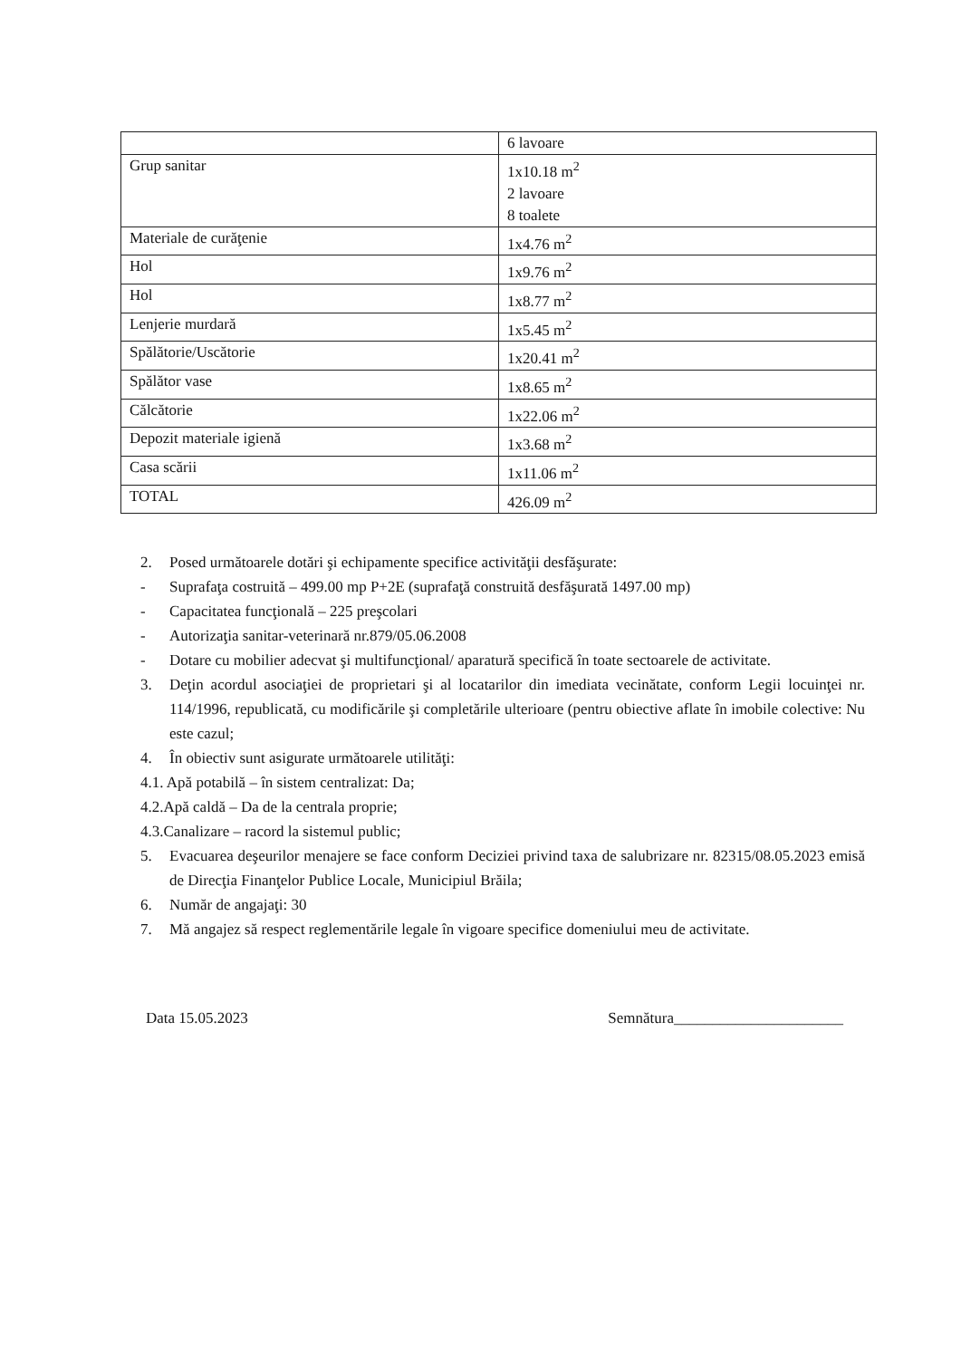| | 6 lavoare |
| Grup sanitar | 1x10.18 m<sup>2</sup> 2 lavoare 8 toalete |
| Materiale de curăţenie | 1x4.76 m<sup>2</sup> |
| Hol | 1x9.76 m<sup>2</sup> |
| Hol | 1x8.77 m<sup>2</sup> |
| Lenjerie murdară | 1x5.45 m<sup>2</sup> |
| Spălătorie/Uscătorie | 1x20.41 m<sup>2</sup> |
| Spălător vase | 1x8.65 m<sup>2</sup> |
| Călcătorie | 1x22.06 m<sup>2</sup> |
| Depozit materiale igienă | 1x3.68 m<sup>2</sup> |
| Casa scării | 1x11.06 m<sup>2</sup> |
| TOTAL | 426.09 m<sup>2</sup> |
2. Posed următoarele dotări şi echipamente specifice activităţii desfăşurate:
- Suprafaţa costruită – 499.00 mp P+2E (suprafaţă construită desfăşurată 1497.00 mp)
- Capacitatea funcţională – 225 preşcolari
- Autorizaţia sanitar-veterinară nr.879/05.06.2008
- Dotare cu mobilier adecvat şi multifuncţional/ aparatură specifică în toate sectoarele de activitate.
3. Deţin acordul asociaţiei de proprietari şi al locatarilor din imediata vecinătate, conform Legii locuinţei nr. 114/1996, republicată, cu modificările şi completările ulterioare (pentru obiective aflate în imobile colective: Nu este cazul;
4. În obiectiv sunt asigurate următoarele utilităţi:
4.1. Apă potabilă – în sistem centralizat: Da;
4.2.Apă caldă – Da de la centrala proprie;
4.3.Canalizare – racord la sistemul public;
5. Evacuarea deşeurilor menajere se face conform Deciziei privind taxa de salubrizare nr. 82315/08.05.2023 emisă de Direcţia Finanţelor Publice Locale, Municipiul Brăila;
6. Număr de angajaţi: 30
7. Mă angajez să respect reglementările legale în vigoare specifice domeniului meu de activitate.
Data 15.05.2023 Semnătura______________________